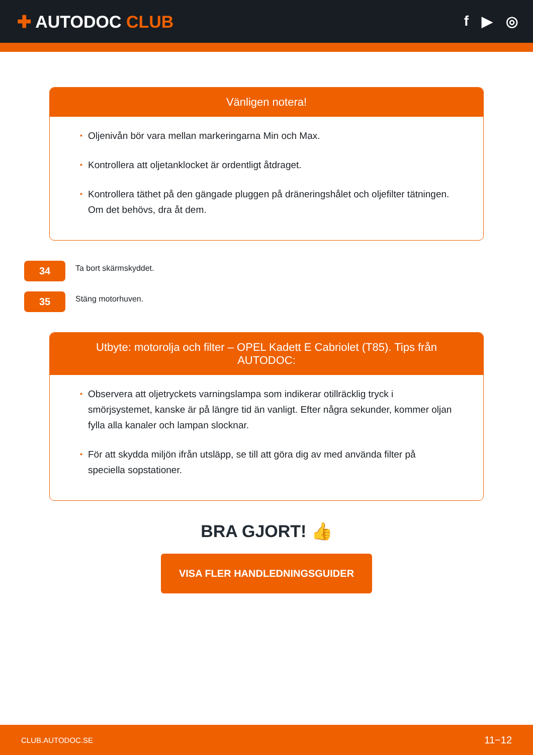✚ AUTODOC CLUB
f ▶ ◎
Vänligen notera!
• Oljenivån bör vara mellan markeringarna Min och Max.
• Kontrollera att oljetanklocket är ordentligt åtdraget.
• Kontrollera täthet på den gängade pluggen på dräneringshålet och oljefilter tätningen. Om det behövs, dra åt dem.
34
Ta bort skärmskyddet.
35
Stäng motorhuven.
Utbyte: motorolja och filter – OPEL Kadett E Cabriolet (T85). Tips från AUTODOC:
• Observera att oljetryckets varningslampa som indikerar otillräcklig tryck i smörjsystemet, kanske är på längre tid än vanligt. Efter några sekunder, kommer oljan fylla alla kanaler och lampan slocknar.
• För att skydda miljön ifrån utsläpp, se till att göra dig av med använda filter på speciella sopstationer.
BRA GJORT! 👍
VISA FLER HANDLEDNINGSGUIDER
CLUB.AUTODOC.SE 11−12